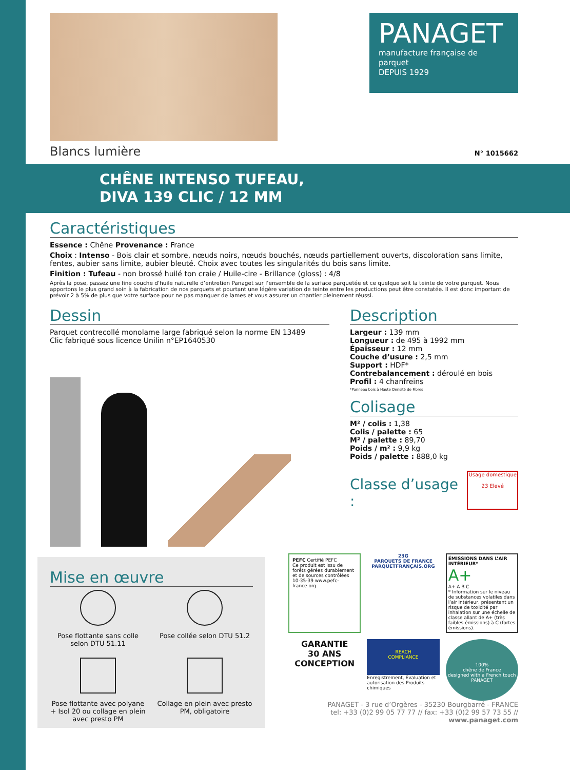PANAGET
manufacture française de parquet
DEPUIS 1929
Blancs lumière N° 1015662
CHÊNE INTENSO TUFEAU,
DIVA 139 CLIC / 12 MM
Caractéristiques
Essence : Chêne Provenance : France
Choix : Intenso - Bois clair et sombre, nœuds noirs, nœuds bouchés, nœuds partiellement ouverts, discoloration sans limite, fentes, aubier sans limite, aubier bleuté. Choix avec toutes les singularités du bois sans limite.
Finition : Tufeau - non brossé huilé ton craie / Huile-cire - Brillance (gloss) : 4/8
Après la pose, passez une fine couche d’huile naturelle d’entretien Panaget sur l’ensemble de la surface parquetée et ce quelque soit la teinte de votre parquet. Nous apportons le plus grand soin à la fabrication de nos parquets et pourtant une légère variation de teinte entre les productions peut être constatée. Il est donc important de prévoir 2 à 5% de plus que votre surface pour ne pas manquer de lames et vous assurer un chantier pleinement réussi.
Dessin
Parquet contrecollé monolame large fabriqué selon la norme EN 13489
Clic fabriqué sous licence Unilin n°EP1640530
Mise en œuvre
Pose flottante sans colle selon DTU 51.11
Pose collée selon DTU 51.2
Pose flottante avec polyane + Isol 20 ou collage en plein avec presto PM
Collage en plein avec presto PM, obligatoire
Description
Largeur : 139 mm
Longueur : de 495 à 1992 mm
Épaisseur : 12 mm
Couche d’usure : 2,5 mm
Support : HDF*
Contrebalancement : déroulé en bois
Profil : 4 chanfreins
*Panneau bois à Haute Densité de Fibres
Colisage
M² / colis : 1,38
Colis / palette : 65
M² / palette : 89,70
Poids / m² : 9,9 kg
Poids / palette : 888,0 kg
Classe d’usage :
Usage domestique
23 Elevé
PEFC Certifié PEFC
Ce produit est issu de forêts gérées durablement et de sources contrôlées
10-35-39 www.pefc-france.org
23G
PARQUETS DE FRANCE
PARQUETFRANÇAIS.ORG
ÉMISSIONS DANS L’AIR INTÉRIEUR*
A+
A+ A B C
* Information sur le niveau de substances volatiles dans l’air intérieur, présentant un risque de toxicité par inhalation sur une échelle de classe allant de A+ (très faibles émissions) à C (fortes émissions).
GARANTIE
30 ANS
CONCEPTION
REACH
COMPLIANCE
Enregistrement, Évaluation et autorisation des Produits chimiques
100%
chêne de France
designed with a French touch
PANAGET
PANAGET - 3 rue d’Orgères - 35230 Bourgbarré - FRANCE
tel: +33 (0)2 99 05 77 77 // fax: +33 (0)2 99 57 73 55 // www.panaget.com